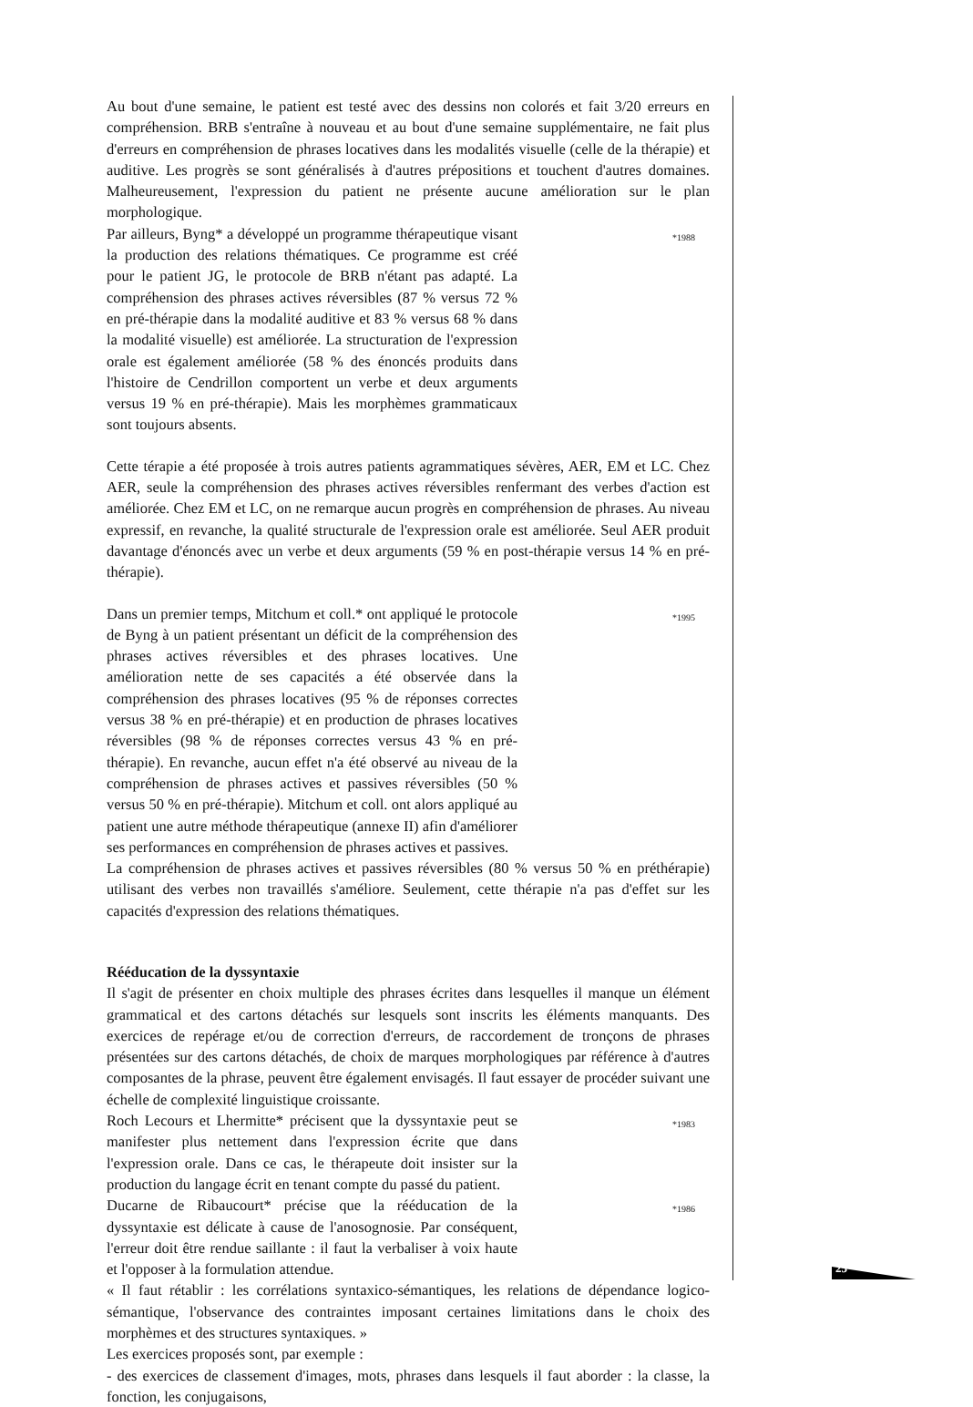Au bout d'une semaine, le patient est testé avec des dessins non colorés et fait 3/20 erreurs en compréhension. BRB s'entraîne à nouveau et au bout d'une semaine supplémentaire, ne fait plus d'erreurs en compréhension de phrases locatives dans les modalités visuelle (celle de la thérapie) et auditive. Les progrès se sont généralisés à d'autres prépositions et touchent d'autres domaines. Malheureusement, l'expression du patient ne présente aucune amélioration sur le plan morphologique.
Par ailleurs, Byng* a développé un programme thérapeutique visant la production des relations thématiques. Ce programme est créé pour le patient JG, le protocole de BRB n'étant pas adapté. La compréhension des phrases actives réversibles (87 % versus 72 % en pré-thérapie dans la modalité auditive et 83 % versus 68 % dans la modalité visuelle) est améliorée. La structuration de l'expression orale est également améliorée (58 % des énoncés produits dans l'histoire de Cendrillon comportent un verbe et deux arguments versus 19 % en pré-thérapie). Mais les morphèmes grammaticaux sont toujours absents.
*1988
Cette térapie a été proposée à trois autres patients agrammatiques sévères, AER, EM et LC. Chez AER, seule la compréhension des phrases actives réversibles renfermant des verbes d'action est améliorée. Chez EM et LC, on ne remarque aucun progrès en compréhension de phrases. Au niveau expressif, en revanche, la qualité structurale de l'expression orale est améliorée. Seul AER produit davantage d'énoncés avec un verbe et deux arguments (59 % en post-thérapie versus 14 % en pré-thérapie).
Dans un premier temps, Mitchum et coll.* ont appliqué le protocole de Byng à un patient présentant un déficit de la compréhension des phrases actives réversibles et des phrases locatives. Une amélioration nette de ses capacités a été observée dans la compréhension des phrases locatives (95 % de réponses correctes versus 38 % en pré-thérapie) et en production de phrases locatives réversibles (98 % de réponses correctes versus 43 % en pré-thérapie). En revanche, aucun effet n'a été observé au niveau de la compréhension de phrases actives et passives réversibles (50 % versus 50 % en pré-thérapie). Mitchum et coll. ont alors appliqué au patient une autre méthode thérapeutique (annexe II) afin d'améliorer ses performances en compréhension de phrases actives et passives.
*1995
La compréhension de phrases actives et passives réversibles (80 % versus 50 % en préthérapie) utilisant des verbes non travaillés s'améliore. Seulement, cette thérapie n'a pas d'effet sur les capacités d'expression des relations thématiques.
Rééducation de la dyssyntaxie
Il s'agit de présenter en choix multiple des phrases écrites dans lesquelles il manque un élément grammatical et des cartons détachés sur lesquels sont inscrits les éléments manquants. Des exercices de repérage et/ou de correction d'erreurs, de raccordement de tronçons de phrases présentées sur des cartons détachés, de choix de marques morphologiques par référence à d'autres composantes de la phrase, peuvent être également envisagés. Il faut essayer de procéder suivant une échelle de complexité linguistique croissante.
Roch Lecours et Lhermitte* précisent que la dyssyntaxie peut se manifester plus nettement dans l'expression écrite que dans l'expression orale. Dans ce cas, le thérapeute doit insister sur la production du langage écrit en tenant compte du passé du patient.
*1983
Ducarne de Ribaucourt* précise que la rééducation de la dyssyntaxie est délicate à cause de l'anosognosie. Par conséquent, l'erreur doit être rendue saillante : il faut la verbaliser à voix haute et l'opposer à la formulation attendue.
*1986
« Il faut rétablir : les corrélations syntaxico-sémantiques, les relations de dépendance logico-sémantique, l'observance des contraintes imposant certaines limitations dans le choix des morphèmes et des structures syntaxiques. »
Les exercices proposés sont, par exemple :
- des exercices de classement d'images, mots, phrases dans lesquels il faut aborder : la classe, la fonction, les conjugaisons,
25